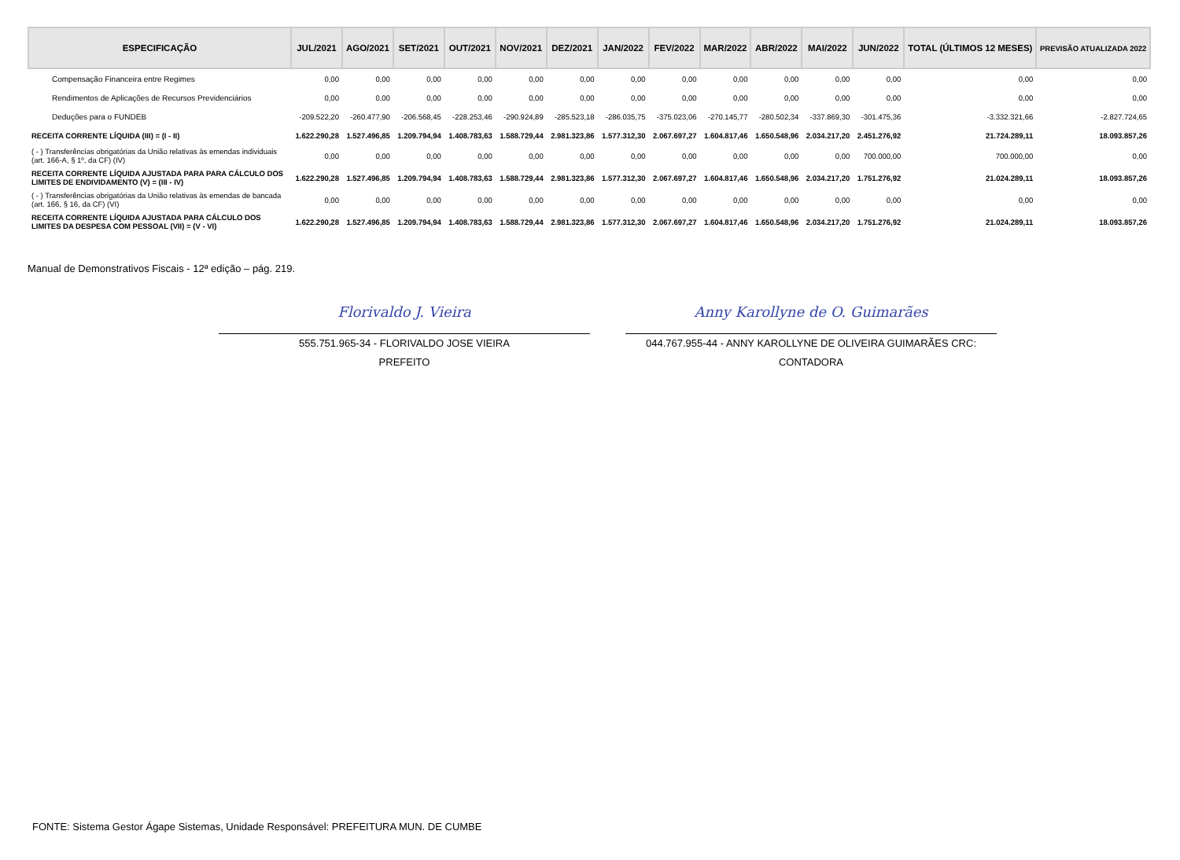| ESPECIFICAÇÃO | JUL/2021 | AGO/2021 | SET/2021 | OUT/2021 | NOV/2021 | DEZ/2021 | JAN/2022 | FEV/2022 | MAR/2022 | ABR/2022 | MAI/2022 | JUN/2022 | TOTAL (ÚLTIMOS 12 MESES) | PREVISÃO ATUALIZADA 2022 |
| --- | --- | --- | --- | --- | --- | --- | --- | --- | --- | --- | --- | --- | --- | --- |
| Compensação Financeira entre Regimes | 0,00 | 0,00 | 0,00 | 0,00 | 0,00 | 0,00 | 0,00 | 0,00 | 0,00 | 0,00 | 0,00 | 0,00 | 0,00 | 0,00 |
| Rendimentos de Aplicações de Recursos Previdenciários | 0,00 | 0,00 | 0,00 | 0,00 | 0,00 | 0,00 | 0,00 | 0,00 | 0,00 | 0,00 | 0,00 | 0,00 | 0,00 | 0,00 |
| Deduções para o FUNDEB | -209.522,20 | -260.477,90 | -206.568,45 | -228.253,46 | -290.924,89 | -285.523,18 | -286.035,75 | -375.023,06 | -270.145,77 | -280.502,34 | -337.869,30 | -301.475,36 | -3.332.321,66 | -2.827.724,65 |
| RECEITA CORRENTE LÍQUIDA (III) = (I - II) | 1.622.290,28 | 1.527.496,85 | 1.209.794,94 | 1.408.783,63 | 1.588.729,44 | 2.981.323,86 | 1.577.312,30 | 2.067.697,27 | 1.604.817,46 | 1.650.548,96 | 2.034.217,20 | 2.451.276,92 | 21.724.289,11 | 18.093.857,26 |
| ( - ) Transferências obrigatórias da União relativas às emendas individuais (art. 166-A, § 1º, da CF) (IV) | 0,00 | 0,00 | 0,00 | 0,00 | 0,00 | 0,00 | 0,00 | 0,00 | 0,00 | 0,00 | 0,00 | 700.000,00 | 700.000,00 | 0,00 |
| RECEITA CORRENTE LÍQUIDA AJUSTADA PARA PARA CÁLCULO DOS LIMITES DE ENDIVIDAMENTO (V) = (III - IV) | 1.622.290,28 | 1.527.496,85 | 1.209.794,94 | 1.408.783,63 | 1.588.729,44 | 2.981.323,86 | 1.577.312,30 | 2.067.697,27 | 1.604.817,46 | 1.650.548,96 | 2.034.217,20 | 1.751.276,92 | 21.024.289,11 | 18.093.857,26 |
| ( - ) Transferências obrigatórias da União relativas às emendas de bancada (art. 166, § 16, da CF) (VI) | 0,00 | 0,00 | 0,00 | 0,00 | 0,00 | 0,00 | 0,00 | 0,00 | 0,00 | 0,00 | 0,00 | 0,00 | 0,00 | 0,00 |
| RECEITA CORRENTE LÍQUIDA AJUSTADA PARA CÁLCULO DOS LIMITES DA DESPESA COM PESSOAL (VII) = (V - VI) | 1.622.290,28 | 1.527.496,85 | 1.209.794,94 | 1.408.783,63 | 1.588.729,44 | 2.981.323,86 | 1.577.312,30 | 2.067.697,27 | 1.604.817,46 | 1.650.548,96 | 2.034.217,20 | 1.751.276,92 | 21.024.289,11 | 18.093.857,26 |
Manual de Demonstrativos Fiscais - 12ª edição – pág. 219.
Florivaldo J. Vieira
555.751.965-34 - FLORIVALDO JOSE VIEIRA
PREFEITO
Anny Karollyne de O. Guimarães
044.767.955-44 - ANNY KAROLLYNE DE OLIVEIRA GUIMARÃES CRC:
CONTADORA
FONTE: Sistema Gestor Ágape Sistemas, Unidade Responsável: PREFEITURA MUN. DE CUMBE